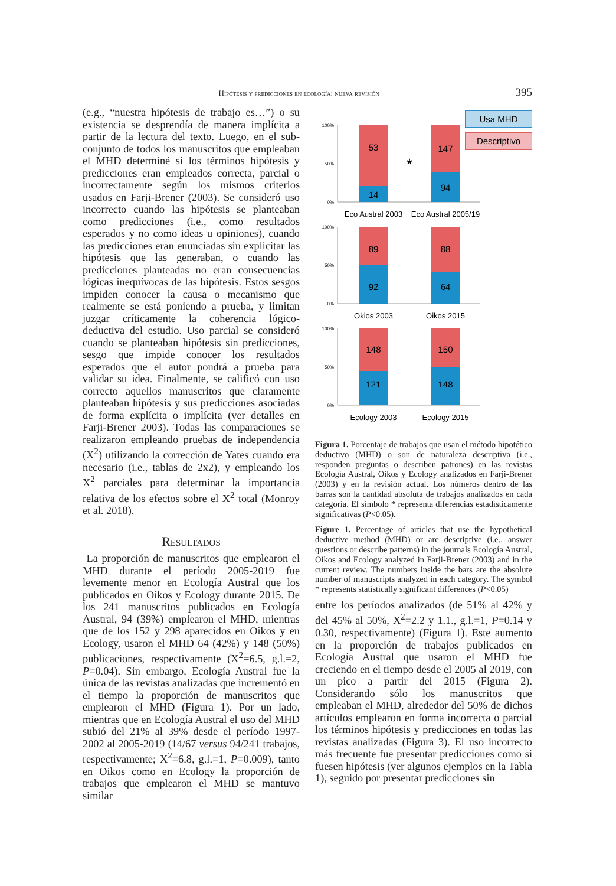Hipótesis y predicciones en ecología: nueva revisión 395
(e.g., “nuestra hipótesis de trabajo es…”) o su existencia se desprendía de manera implícita a partir de la lectura del texto. Luego, en el sub-conjunto de todos los manuscritos que empleaban el MHD determiné si los términos hipótesis y predicciones eran empleados correcta, parcial o incorrectamente según los mismos criterios usados en Farji-Brener (2003). Se consideró uso incorrecto cuando las hipótesis se planteaban como predicciones (i.e., como resultados esperados y no como ideas u opiniones), cuando las predicciones eran enunciadas sin explicitar las hipótesis que las generaban, o cuando las predicciones planteadas no eran consecuencias lógicas inequívocas de las hipótesis. Estos sesgos impiden conocer la causa o mecanismo que realmente se está poniendo a prueba, y limitan juzgar críticamente la coherencia lógico-deductiva del estudio. Uso parcial se consideró cuando se planteaban hipótesis sin predicciones, sesgo que impide conocer los resultados esperados que el autor pondrá a prueba para validar su idea. Finalmente, se calificó con uso correcto aquellos manuscritos que claramente planteaban hipótesis y sus predicciones asociadas de forma explícita o implícita (ver detalles en Farji-Brener 2003). Todas las comparaciones se realizaron empleando pruebas de independencia (X<sup>2</sup>) utilizando la corrección de Yates cuando era necesario (i.e., tablas de 2x2), y empleando los X<sup>2</sup> parciales para determinar la importancia relativa de los efectos sobre el X<sup>2</sup> total (Monroy et al. 2018).
Resultados
La proporción de manuscritos que emplearon el MHD durante el período 2005-2019 fue levemente menor en Ecología Austral que los publicados en Oikos y Ecology durante 2015. De los 241 manuscritos publicados en Ecología Austral, 94 (39%) emplearon el MHD, mientras que de los 152 y 298 aparecidos en Oikos y en Ecology, usaron el MHD 64 (42%) y 148 (50%) publicaciones, respectivamente (X<sup>2</sup>=6.5, g.l.=2, P=0.04). Sin embargo, Ecología Austral fue la única de las revistas analizadas que incrementó en el tiempo la proporción de manuscritos que emplearon el MHD (Figura 1). Por un lado, mientras que en Ecología Austral el uso del MHD subió del 21% al 39% desde el período 1997-2002 al 2005-2019 (14/67 versus 94/241 trabajos, respectivamente; X<sup>2</sup>=6.8, g.l.=1, P=0.009), tanto en Oikos como en Ecology la proporción de trabajos que emplearon el MHD se mantuvo similar
Usa MHD
Descriptivo
100%
0%
50%
100%
0%
50%
100%
0%
50%
53
14
147
94
89
92
88
64
148
121
150
148
*
Eco Austral 2003
Eco Austral 2005/19
Okios 2003
Oikos 2015
Ecology 2003
Ecology 2015
Figura 1. Porcentaje de trabajos que usan el método hipotético deductivo (MHD) o son de naturaleza descriptiva (i.e., responden preguntas o describen patrones) en las revistas Ecología Austral, Oikos y Ecology analizados en Farji-Brener (2003) y en la revisión actual. Los números dentro de las barras son la cantidad absoluta de trabajos analizados en cada categoría. El símbolo * representa diferencias estadísticamente significativas (P<0.05).
Figure 1. Percentage of articles that use the hypothetical deductive method (MHD) or are descriptive (i.e., answer questions or describe patterns) in the journals Ecología Austral, Oikos and Ecology analyzed in Farji-Brener (2003) and in the current review. The numbers inside the bars are the absolute number of manuscripts analyzed in each category. The symbol * represents statistically significant differences (P<0.05)
entre los períodos analizados (de 51% al 42% y del 45% al 50%, X<sup>2</sup>=2.2 y 1.1., g.l.=1, P=0.14 y 0.30, respectivamente) (Figura 1). Este aumento en la proporción de trabajos publicados en Ecología Austral que usaron el MHD fue creciendo en el tiempo desde el 2005 al 2019, con un pico a partir del 2015 (Figura 2). Considerando sólo los manuscritos que empleaban el MHD, alrededor del 50% de dichos artículos emplearon en forma incorrecta o parcial los términos hipótesis y predicciones en todas las revistas analizadas (Figura 3). El uso incorrecto más frecuente fue presentar predicciones como si fuesen hipótesis (ver algunos ejemplos en la Tabla 1), seguido por presentar predicciones sin